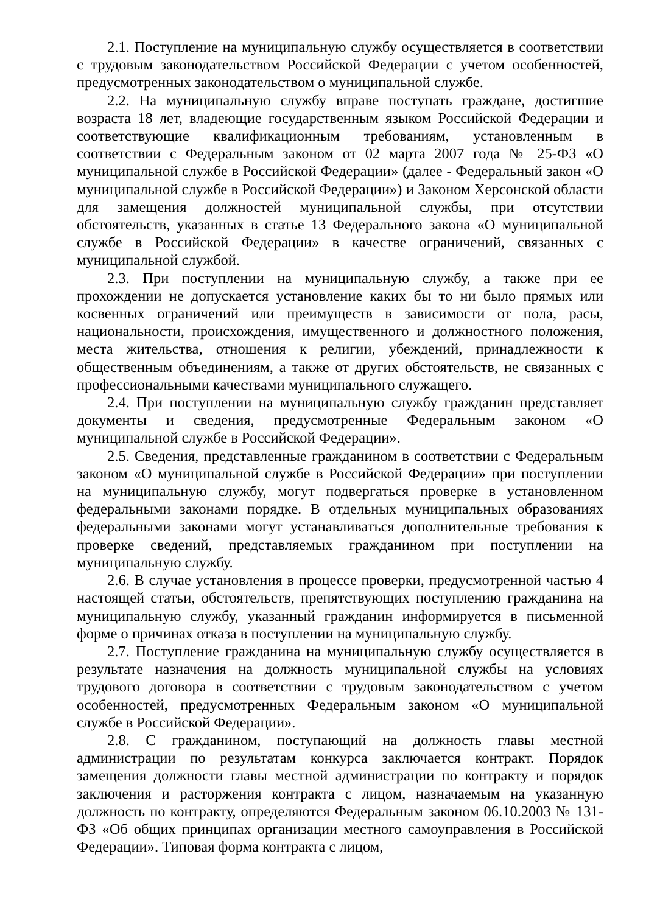2.1. Поступление на муниципальную службу осуществляется в соответствии с трудовым законодательством Российской Федерации с учетом особенностей, предусмотренных законодательством о муниципальной службе.
2.2. На муниципальную службу вправе поступать граждане, достигшие возраста 18 лет, владеющие государственным языком Российской Федерации и соответствующие квалификационным требованиям, установленным в соответствии с Федеральным законом от 02 марта 2007 года № 25-ФЗ «О муниципальной службе в Российской Федерации» (далее - Федеральный закон «О муниципальной службе в Российской Федерации») и Законом Херсонской области для замещения должностей муниципальной службы, при отсутствии обстоятельств, указанных в статье 13 Федерального закона «О муниципальной службе в Российской Федерации» в качестве ограничений, связанных с муниципальной службой.
2.3. При поступлении на муниципальную службу, а также при ее прохождении не допускается установление каких бы то ни было прямых или косвенных ограничений или преимуществ в зависимости от пола, расы, национальности, происхождения, имущественного и должностного положения, места жительства, отношения к религии, убеждений, принадлежности к общественным объединениям, а также от других обстоятельств, не связанных с профессиональными качествами муниципального служащего.
2.4. При поступлении на муниципальную службу гражданин представляет документы и сведения, предусмотренные Федеральным законом «О муниципальной службе в Российской Федерации».
2.5. Сведения, представленные гражданином в соответствии с Федеральным законом «О муниципальной службе в Российской Федерации» при поступлении на муниципальную службу, могут подвергаться проверке в установленном федеральными законами порядке. В отдельных муниципальных образованиях федеральными законами могут устанавливаться дополнительные требования к проверке сведений, представляемых гражданином при поступлении на муниципальную службу.
2.6. В случае установления в процессе проверки, предусмотренной частью 4 настоящей статьи, обстоятельств, препятствующих поступлению гражданина на муниципальную службу, указанный гражданин информируется в письменной форме о причинах отказа в поступлении на муниципальную службу.
2.7. Поступление гражданина на муниципальную службу осуществляется в результате назначения на должность муниципальной службы на условиях трудового договора в соответствии с трудовым законодательством с учетом особенностей, предусмотренных Федеральным законом «О муниципальной службе в Российской Федерации».
2.8. С гражданином, поступающий на должность главы местной администрации по результатам конкурса заключается контракт. Порядок замещения должности главы местной администрации по контракту и порядок заключения и расторжения контракта с лицом, назначаемым на указанную должность по контракту, определяются Федеральным законом 06.10.2003 № 131-ФЗ «Об общих принципах организации местного самоуправления в Российской Федерации». Типовая форма контракта с лицом,